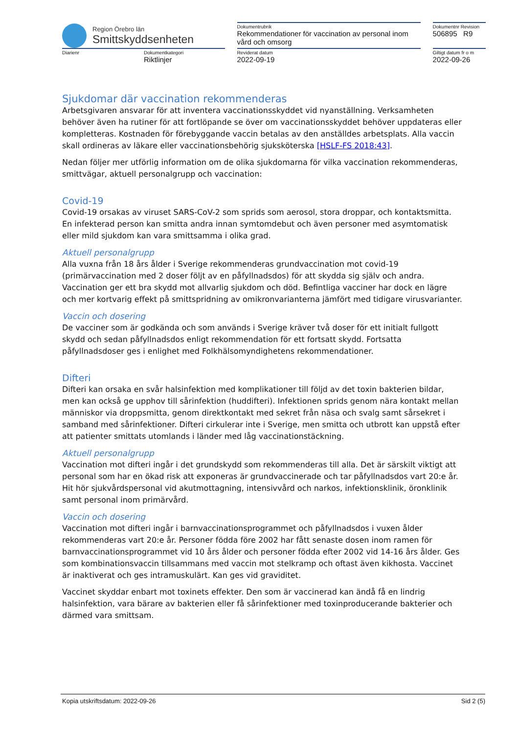| Region Örebro län Smittskyddsenheten | | | Dokumentrubrik Rekommendationer för vaccination av personal inom vård och omsorg | | Dokumentnr Revision 506895 R9 |
| Diarienr | Dokumentkategori Riktlinjer | | Reviderat datum 2022-09-19 | | Giltigt datum fr o m 2022-09-26 |
Sjukdomar där vaccination rekommenderas
Arbetsgivaren ansvarar för att inventera vaccinationsskyddet vid nyanställning. Verksamheten behöver även ha rutiner för att fortlöpande se över om vaccinationsskyddet behöver uppdateras eller kompletteras. Kostnaden för förebyggande vaccin betalas av den anställdes arbetsplats. Alla vaccin skall ordineras av läkare eller vaccinationsbehörig sjuksköterska [HSLF-FS 2018:43].
Nedan följer mer utförlig information om de olika sjukdomarna för vilka vaccination rekommenderas, smittvägar, aktuell personalgrupp och vaccination:
Covid-19
Covid-19 orsakas av viruset SARS-CoV-2 som sprids som aerosol, stora droppar, och kontaktsmitta. En infekterad person kan smitta andra innan symtomdebut och även personer med asymtomatisk eller mild sjukdom kan vara smittsamma i olika grad.
Aktuell personalgrupp
Alla vuxna från 18 års ålder i Sverige rekommenderas grundvaccination mot covid-19 (primärvaccination med 2 doser följt av en påfyllnadsdos) för att skydda sig själv och andra. Vaccination ger ett bra skydd mot allvarlig sjukdom och död. Befintliga vacciner har dock en lägre och mer kortvarig effekt på smittspridning av omikronvarianterna jämfört med tidigare virusvarianter.
Vaccin och dosering
De vacciner som är godkända och som används i Sverige kräver två doser för ett initialt fullgott skydd och sedan påfyllnadsdos enligt rekommendation för ett fortsatt skydd. Fortsatta påfyllnadsdoser ges i enlighet med Folkhälsomyndighetens rekommendationer.
Difteri
Difteri kan orsaka en svår halsinfektion med komplikationer till följd av det toxin bakterien bildar, men kan också ge upphov till sårinfektion (huddifteri). Infektionen sprids genom nära kontakt mellan människor via droppsmitta, genom direktkontakt med sekret från näsa och svalg samt sårsekret i samband med sårinfektioner. Difteri cirkulerar inte i Sverige, men smitta och utbrott kan uppstå efter att patienter smittats utomlands i länder med låg vaccinationstäckning.
Aktuell personalgrupp
Vaccination mot difteri ingår i det grundskydd som rekommenderas till alla. Det är särskilt viktigt att personal som har en ökad risk att exponeras är grundvaccinerade och tar påfyllnadsdos vart 20:e år. Hit hör sjukvårdspersonal vid akutmottagning, intensivvård och narkos, infektionsklinik, öronklinik samt personal inom primärvård.
Vaccin och dosering
Vaccination mot difteri ingår i barnvaccinationsprogrammet och påfyllnadsdos i vuxen ålder rekommenderas vart 20:e år. Personer födda före 2002 har fått senaste dosen inom ramen för barnvaccinationsprogrammet vid 10 års ålder och personer födda efter 2002 vid 14-16 års ålder. Ges som kombinationsvaccin tillsammans med vaccin mot stelkramp och oftast även kikhosta. Vaccinet är inaktiverat och ges intramuskulärt. Kan ges vid graviditet.
Vaccinet skyddar enbart mot toxinets effekter. Den som är vaccinerad kan ändå få en lindrig halsinfektion, vara bärare av bakterien eller få sårinfektioner med toxinproducerande bakterier och därmed vara smittsam.
Kopia utskriftsdatum: 2022-09-26 Sid 2 (5)